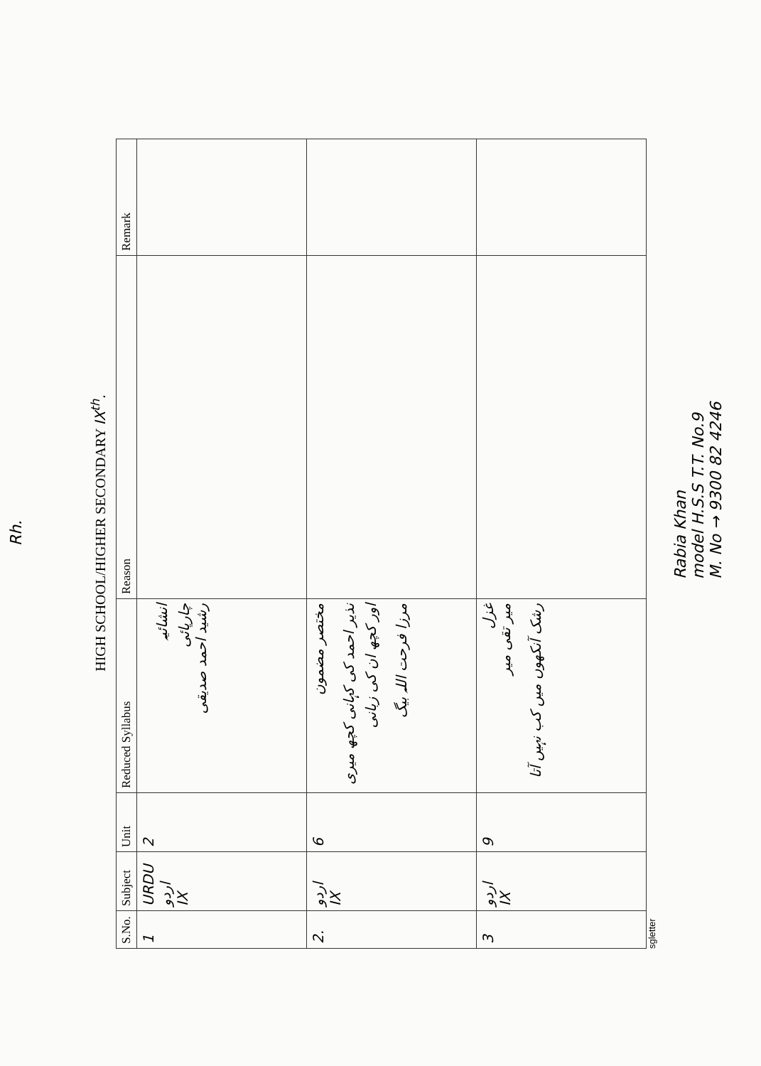Rh.
HIGH SCHOOL/HIGHER SECONDARY IX<sup>th</sup>.
| S.No. | Subject | Unit | Reduced Syllabus | Reason | Remark |
| --- | --- | --- | --- | --- | --- |
| 1 | URDU اردو IX | 2 | انشائیہ چارپائی رشید احمد صدیقی | | |
| 2. | اردو IX | 6 | مختصر مضمون نذیر احمد کی کہانی کچھ میری اور کچھ ان کی زبانی مرزا فرحت اللہ بیگ | | |
| 3 | اردو IX | 9 | غزل میر تقی میر رشک آنکھوں میں کب نہیں آتا | | |
sgletter
Rabia Khan
model H.S.S T.T. No.9
M. No → 9300 82 4246